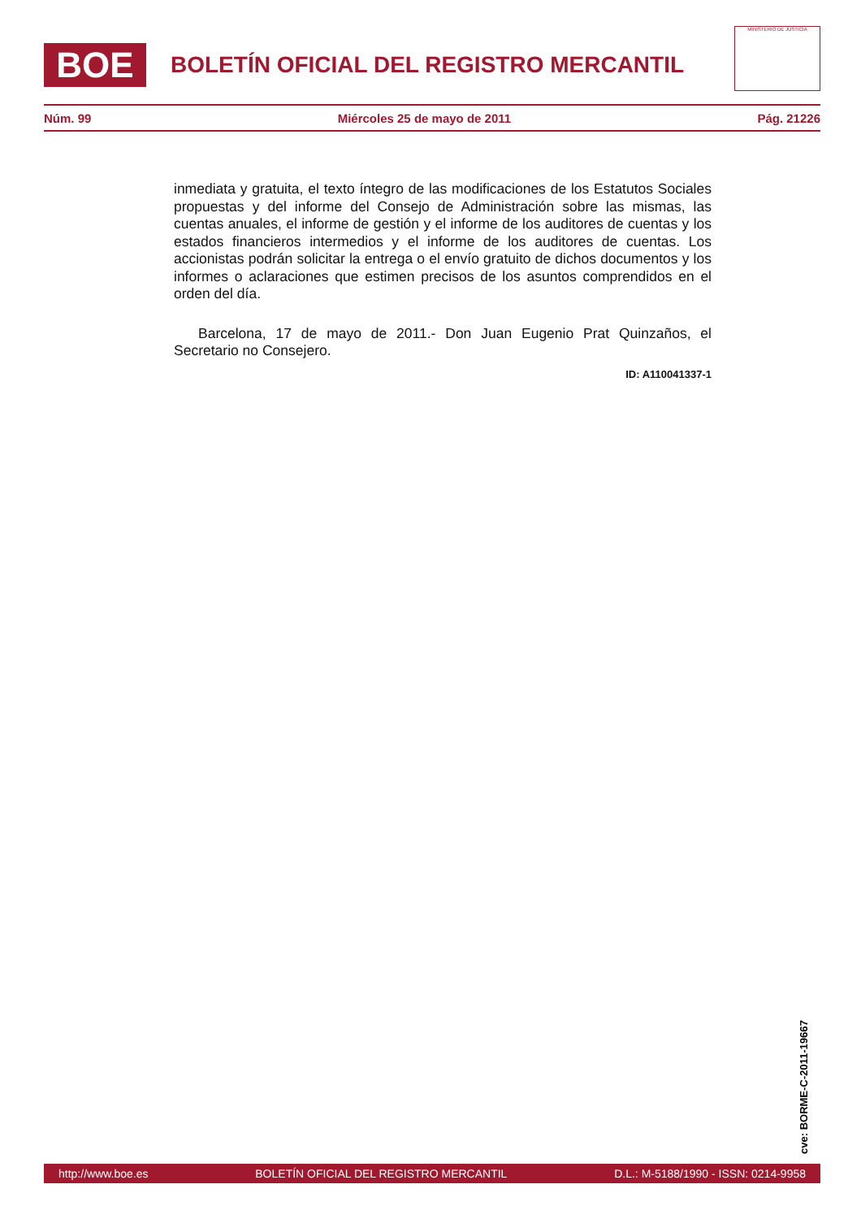BOE
BOLETÍN OFICIAL DEL REGISTRO MERCANTIL
MINISTERIO DE JUSTICIA
Núm. 99 Miércoles 25 de mayo de 2011 Pág. 21226
inmediata y gratuita, el texto íntegro de las modificaciones de los Estatutos Sociales propuestas y del informe del Consejo de Administración sobre las mismas, las cuentas anuales, el informe de gestión y el informe de los auditores de cuentas y los estados financieros intermedios y el informe de los auditores de cuentas. Los accionistas podrán solicitar la entrega o el envío gratuito de dichos documentos y los informes o aclaraciones que estimen precisos de los asuntos comprendidos en el orden del día.
Barcelona, 17 de mayo de 2011.- Don Juan Eugenio Prat Quinzaños, el Secretario no Consejero.
ID: A110041337-1
cve: BORME-C-2011-19667
http://www.boe.es BOLETÍN OFICIAL DEL REGISTRO MERCANTIL D.L.: M-5188/1990 - ISSN: 0214-9958